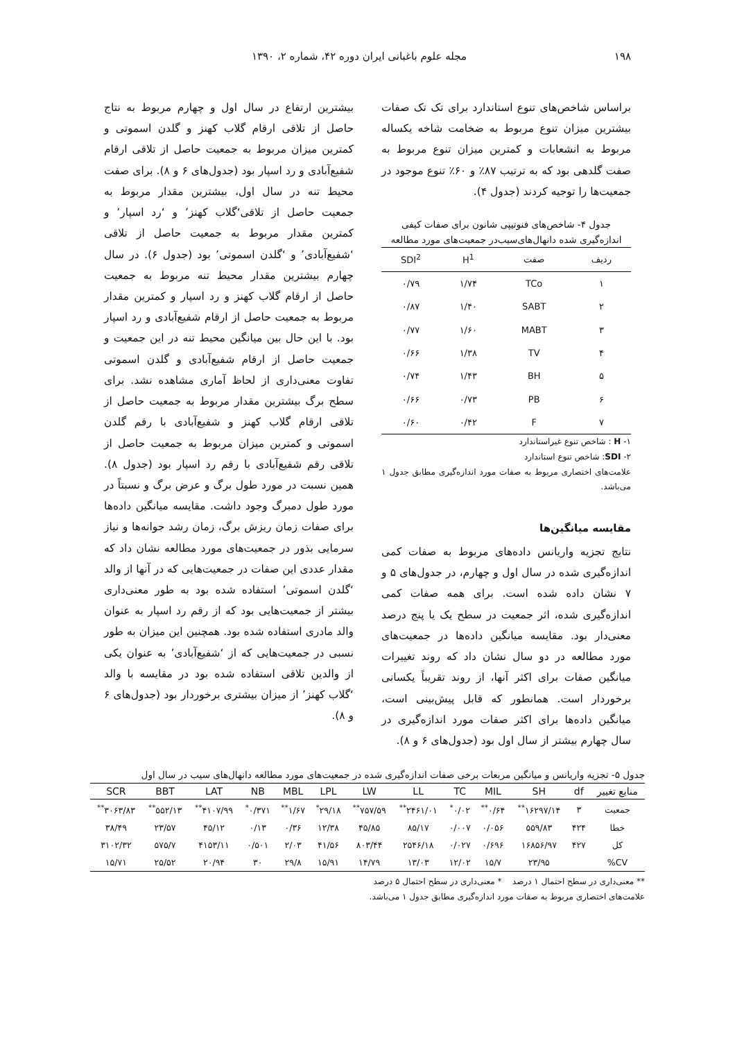۱۹۸ مجله علوم باغبانی ایران دوره ۴۲، شماره ۲، ۱۳۹۰
براساس شاخص‌های تنوع استاندارد برای تک تک صفات بیشترین میزان تنوع مربوط به ضخامت شاخه یکساله مربوط به انشعابات و کمترین میزان تنوع مربوط به صفت گلدهی بود که به ترتیب ۸۷٪ و ۶۰٪ تنوع موجود در جمعیت‌ها را توجیه کردند (جدول ۴).
جدول ۴- شاخص‌های فنوتیپی شانون برای صفات کیفی اندازه‌گیری شده دانهال‌های‌سیب‌در جمعیت‌های مورد مطالعه
| ردیف | صفت | H<sup>1</sup> | SDI<sup>2</sup> |
| --- | --- | --- | --- |
| ۱ | TCo | ۱/۷۴ | ۰/۷۹ |
| ۲ | SABT | ۱/۴۰ | ۰/۸۷ |
| ۳ | MABT | ۱/۶۰ | ۰/۷۷ |
| ۴ | TV | ۱/۳۸ | ۰/۶۶ |
| ۵ | BH | ۱/۴۳ | ۰/۷۴ |
| ۶ | PB | ۰/۷۳ | ۰/۶۶ |
| ۷ | F | ۰/۴۲ | ۰/۶۰ |
۱- H : شاخص تنوع غیراستاندارد
۲- SDI: شاخص تنوع استاندارد
علامت‌های اختصاری مربوط به صفات مورد اندازه‌گیری مطابق جدول ۱ می‌باشد.
مقایسه میانگین‌ها
نتایج تجزیه واریانس داده‌های مربوط به صفات کمی اندازه‌گیری شده در سال اول و چهارم، در جدول‌های ۵ و ۷ نشان داده شده است. برای همه صفات کمی اندازه‌گیری شده، اثر جمعیت در سطح یک یا پنج درصد معنی‌دار بود. مقایسه میانگین داده‌ها در جمعیت‌های مورد مطالعه در دو سال نشان داد که روند تغییرات میانگین صفات برای اکثر آنها، از روند تقریباً یکسانی برخوردار است. همانطور که قابل پیش‌بینی است، میانگین داده‌ها برای اکثر صفات مورد اندازه‌گیری در سال چهارم بیشتر از سال اول بود (جدول‌های ۶ و ۸).
بیشترین ارتفاع در سال اول و چهارم مربوط به نتاج حاصل از تلاقی ارقام گلاب کهنز و گلدن اسموتی و کمترین میزان مربوط به جمعیت حاصل از تلاقی ارقام شفیع‌آبادی و رد اسپار بود (جدول‌های ۶ و ۸). برای صفت محیط تنه در سال اول، بیشترین مقدار مربوط به جمعیت حاصل از تلاقی‘گلاب کهنز’ و ‘رد اسپار’ و کمترین مقدار مربوط به جمعیت حاصل از تلاقی ‘شفیع‌آبادی’ و ‘گلدن اسموتی’ بود (جدول ۶). در سال چهارم بیشترین مقدار محیط تنه مربوط به جمعیت حاصل از ارقام گلاب کهنز و رد اسپار و کمترین مقدار مربوط به جمعیت حاصل از ارقام شفیع‌آبادی و رد اسپار بود. با این حال بین میانگین محیط تنه در این جمعیت و جمعیت حاصل از ارقام شفیع‌آبادی و گلدن اسموتی تفاوت معنی‌داری از لحاظ آماری مشاهده نشد. برای سطح برگ بیشترین مقدار مربوط به جمعیت حاصل از تلاقی ارقام گلاب کهنز و شفیع‌آبادی با رقم گلدن اسموتی و کمترین میزان مربوط به جمعیت حاصل از تلاقی رقم شفیع‌آبادی با رقم رد اسپار بود (جدول ۸). همین نسبت در مورد طول برگ و عرض برگ و نسبتاً در مورد طول دمبرگ وجود داشت. مقایسه میانگین داده‌ها برای صفات زمان ریزش برگ، زمان رشد جوانه‌ها و نیاز سرمایی بذور در جمعیت‌های مورد مطالعه نشان داد که مقدار عددی این صفات در جمعیت‌هایی که در آنها از والد ‘گلدن اسموتی’ استفاده شده بود به طور معنی‌داری بیشتر از جمعیت‌هایی بود که از رقم رد اسپار به عنوان والد مادری استفاده شده بود. همچنین این میزان به طور نسبی در جمعیت‌هایی که از ‘شفیع‌آبادی’ به عنوان یکی از والدین تلاقی استفاده شده بود در مقایسه با والد ‘گلاب کهنز’ از میزان بیشتری برخوردار بود (جدول‌های ۶ و ۸).
جدول ۵- تجزیه واریانس و میانگین مربعات برخی صفات اندازه‌گیری شده در جمعیت‌های مورد مطالعه دانهال‌های سیب در سال اول
| منابع تغییر | df | SH | MIL | TC | LL | LW | LPL | MBL | NB | LAT | BBT | SCR |
| --- | --- | --- | --- | --- | --- | --- | --- | --- | --- | --- | --- | --- |
| جمعیت | ۳ | ۱۶۲۹۷/۱۴<sup>**</sup> | ۰/۶۴<sup>**</sup> | ۰/۰۲<sup>*</sup> | ۲۴۶۱/۰۱<sup>**</sup> | ۷۵۷/۵۹<sup>**</sup> | ۲۹/۱۸<sup>*</sup> | ۱/۶۷<sup>**</sup> | ۰/۳۷۱<sup>*</sup> | ۴۱۰۷/۹۹<sup>**</sup> | ۵۵۲/۱۳<sup>**</sup> | ۳۰۶۳/۸۳<sup>**</sup> |
| خطا | ۴۲۴ | ۵۵۹/۸۳ | ۰/۰۵۶ | ۰/۰۰۷ | ۸۵/۱۷ | ۴۵/۸۵ | ۱۲/۳۸ | ۰/۳۶ | ۰/۱۳ | ۴۵/۱۲ | ۲۳/۵۷ | ۳۸/۴۹ |
| کل | ۴۲۷ | ۱۶۸۵۶/۹۷ | ۰/۶۹۶ | ۰/۰۲۷ | ۲۵۴۶/۱۸ | ۸۰۳/۴۴ | ۴۱/۵۶ | ۲/۰۳ | ۰/۵۰۱ | ۴۱۵۳/۱۱ | ۵۷۵/۷ | ۳۱۰۲/۳۲ |
| CV% | | ۲۳/۹۵ | ۱۵/۷ | ۱۲/۰۲ | ۱۳/۰۳ | ۱۴/۷۹ | ۱۵/۹۱ | ۲۹/۸ | ۳۰ | ۲۰/۹۴ | ۲۵/۵۲ | ۱۵/۷۱ |
** معنی‌داری در سطح احتمال ۱ درصد * معنی‌داری در سطح احتمال ۵ درصد
علامت‌های اختصاری مربوط به صفات مورد اندازه‌گیری مطابق جدول ۱ می‌باشد.